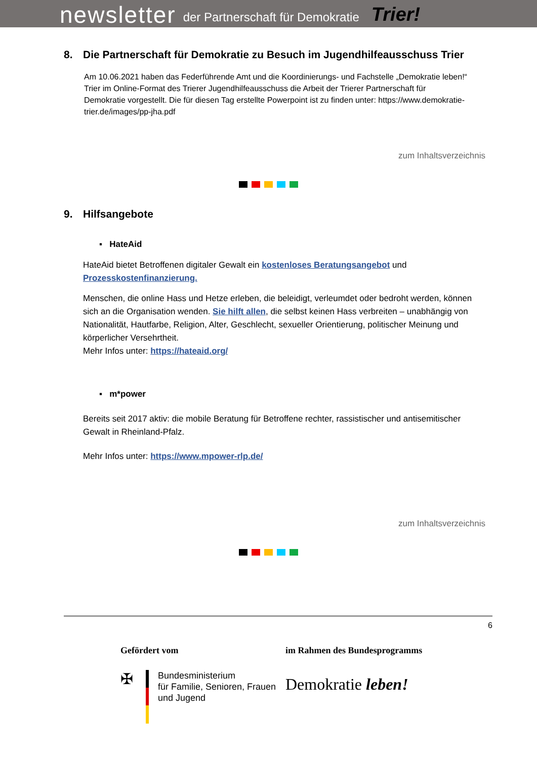newsletter der Partnerschaft für Demokratie Trier!
8. Die Partnerschaft für Demokratie zu Besuch im Jugendhilfeausschuss Trier
Am 10.06.2021 haben das Federführende Amt und die Koordinierungs- und Fachstelle „Demokratie leben!“ Trier im Online-Format des Trierer Jugendhilfeausschuss die Arbeit der Trierer Partnerschaft für Demokratie vorgestellt. Die für diesen Tag erstellte Powerpoint ist zu finden unter: https://www.demokratie-trier.de/images/pp-jha.pdf
zum Inhaltsverzeichnis
9. Hilfsangebote
▪ HateAid
HateAid bietet Betroffenen digitaler Gewalt ein kostenloses Beratungsangebot und Prozesskostenfinanzierung.
Menschen, die online Hass und Hetze erleben, die beleidigt, verleumdet oder bedroht werden, können sich an die Organisation wenden. Sie hilft allen, die selbst keinen Hass verbreiten – unabhängig von Nationalität, Hautfarbe, Religion, Alter, Geschlecht, sexueller Orientierung, politischer Meinung und körperlicher Versehrtheit.
Mehr Infos unter: https://hateaid.org/
▪ m*power
Bereits seit 2017 aktiv: die mobile Beratung für Betroffene rechter, rassistischer und antisemitischer Gewalt in Rheinland-Pfalz.
Mehr Infos unter: https://www.mpower-rlp.de/
zum Inhaltsverzeichnis
6
Gefördert vom
✠
Bundesministerium
für Familie, Senioren, Frauen
und Jugend
im Rahmen des Bundesprogramms
Demokratie leben!